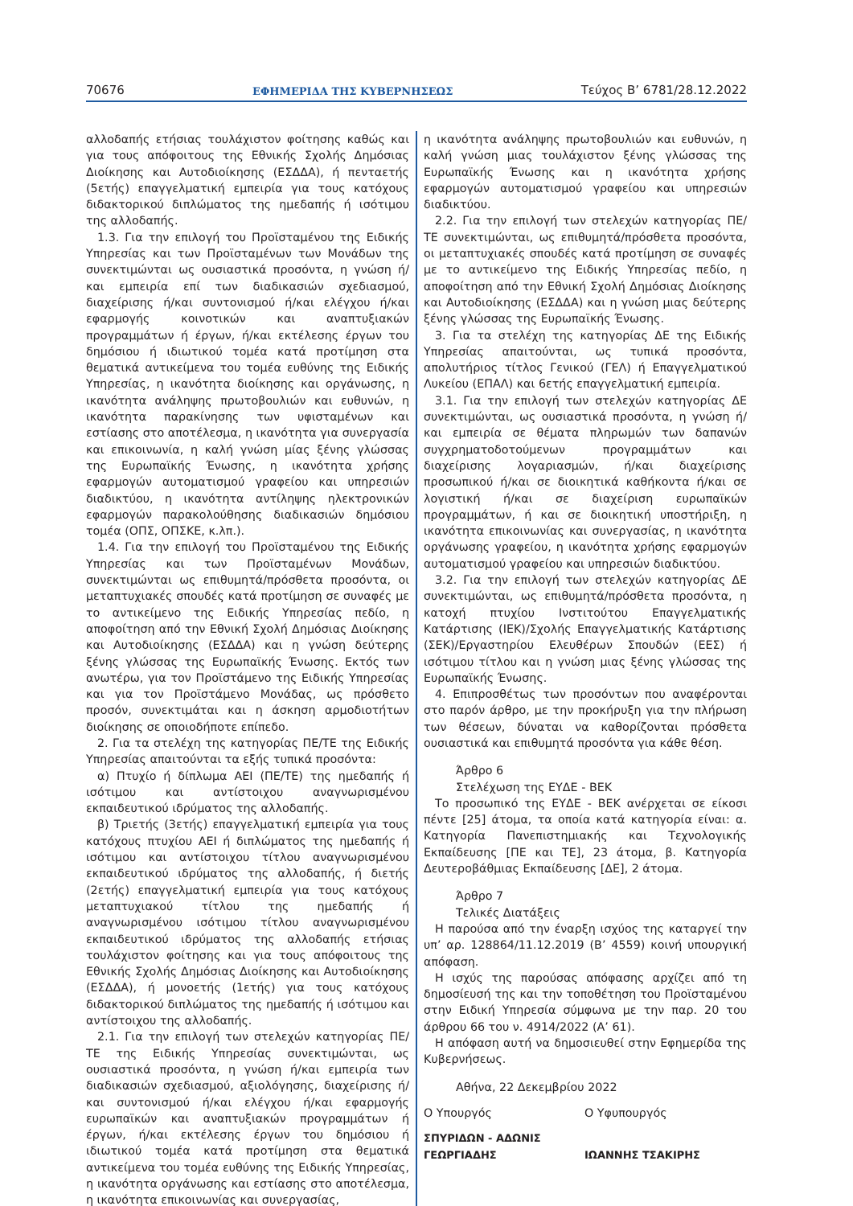70676 ΕΦΗΜΕΡΙΔΑ ΤΗΣ ΚΥΒΕΡΝΗΣΕΩΣ Τεύχος Β’ 6781/28.12.2022
αλλοδαπής ετήσιας τουλάχιστον φοίτησης καθώς και για τους απόφοιτους της Εθνικής Σχολής Δημόσιας Διοίκησης και Αυτοδιοίκησης (ΕΣΔΔΑ), ή πενταετής (5ετής) επαγγελματική εμπειρία για τους κατόχους διδακτορικού διπλώματος της ημεδαπής ή ισότιμου της αλλοδαπής.
1.3. Για την επιλογή του Προϊσταμένου της Ειδικής Υπηρεσίας και των Προϊσταμένων των Μονάδων της συνεκτιμώνται ως ουσιαστικά προσόντα, η γνώση ή/και εμπειρία επί των διαδικασιών σχεδιασμού, διαχείρισης ή/και συντονισμού ή/και ελέγχου ή/και εφαρμογής κοινοτικών και αναπτυξιακών προγραμμάτων ή έργων, ή/και εκτέλεσης έργων του δημόσιου ή ιδιωτικού τομέα κατά προτίμηση στα θεματικά αντικείμενα του τομέα ευθύνης της Ειδικής Υπηρεσίας, η ικανότητα διοίκησης και οργάνωσης, η ικανότητα ανάληψης πρωτοβουλιών και ευθυνών, η ικανότητα παρακίνησης των υφισταμένων και εστίασης στο αποτέλεσμα, η ικανότητα για συνεργασία και επικοινωνία, η καλή γνώση μίας ξένης γλώσσας της Ευρωπαϊκής Ένωσης, η ικανότητα χρήσης εφαρμογών αυτοματισμού γραφείου και υπηρεσιών διαδικτύου, η ικανότητα αντίληψης ηλεκτρονικών εφαρμογών παρακολούθησης διαδικασιών δημόσιου τομέα (ΟΠΣ, ΟΠΣΚΕ, κ.λπ.).
1.4. Για την επιλογή του Προϊσταμένου της Ειδικής Υπηρεσίας και των Προϊσταμένων Μονάδων, συνεκτιμώνται ως επιθυμητά/πρόσθετα προσόντα, οι μεταπτυχιακές σπουδές κατά προτίμηση σε συναφές με το αντικείμενο της Ειδικής Υπηρεσίας πεδίο, η αποφοίτηση από την Εθνική Σχολή Δημόσιας Διοίκησης και Αυτοδιοίκησης (ΕΣΔΔΑ) και η γνώση δεύτερης ξένης γλώσσας της Ευρωπαϊκής Ένωσης. Εκτός των ανωτέρω, για τον Προϊστάμενο της Ειδικής Υπηρεσίας και για τον Προϊστάμενο Μονάδας, ως πρόσθετο προσόν, συνεκτιμάται και η άσκηση αρμοδιοτήτων διοίκησης σε οποιοδήποτε επίπεδο.
2. Για τα στελέχη της κατηγορίας ΠΕ/ΤΕ της Ειδικής Υπηρεσίας απαιτούνται τα εξής τυπικά προσόντα:
α) Πτυχίο ή δίπλωμα ΑΕΙ (ΠΕ/ΤΕ) της ημεδαπής ή ισότιμου και αντίστοιχου αναγνωρισμένου εκπαιδευτικού ιδρύματος της αλλοδαπής.
β) Τριετής (3ετής) επαγγελματική εμπειρία για τους κατόχους πτυχίου ΑΕΙ ή διπλώματος της ημεδαπής ή ισότιμου και αντίστοιχου τίτλου αναγνωρισμένου εκπαιδευτικού ιδρύματος της αλλοδαπής, ή διετής (2ετής) επαγγελματική εμπειρία για τους κατόχους μεταπτυχιακού τίτλου της ημεδαπής ή αναγνωρισμένου ισότιμου τίτλου αναγνωρισμένου εκπαιδευτικού ιδρύματος της αλλοδαπής ετήσιας τουλάχιστον φοίτησης και για τους απόφοιτους της Εθνικής Σχολής Δημόσιας Διοίκησης και Αυτοδιοίκησης (ΕΣΔΔΑ), ή μονοετής (1ετής) για τους κατόχους διδακτορικού διπλώματος της ημεδαπής ή ισότιμου και αντίστοιχου της αλλοδαπής.
2.1. Για την επιλογή των στελεχών κατηγορίας ΠΕ/ΤΕ της Ειδικής Υπηρεσίας συνεκτιμώνται, ως ουσιαστικά προσόντα, η γνώση ή/και εμπειρία των διαδικασιών σχεδιασμού, αξιολόγησης, διαχείρισης ή/και συντονισμού ή/και ελέγχου ή/και εφαρμογής ευρωπαϊκών και αναπτυξιακών προγραμμάτων ή έργων, ή/και εκτέλεσης έργων του δημόσιου ή ιδιωτικού τομέα κατά προτίμηση στα θεματικά αντικείμενα του τομέα ευθύνης της Ειδικής Υπηρεσίας, η ικανότητα οργάνωσης και εστίασης στο αποτέλεσμα, η ικανότητα επικοινωνίας και συνεργασίας,
η ικανότητα ανάληψης πρωτοβουλιών και ευθυνών, η καλή γνώση μιας τουλάχιστον ξένης γλώσσας της Ευρωπαϊκής Ένωσης και η ικανότητα χρήσης εφαρμογών αυτοματισμού γραφείου και υπηρεσιών διαδικτύου.
2.2. Για την επιλογή των στελεχών κατηγορίας ΠΕ/ΤΕ συνεκτιμώνται, ως επιθυμητά/πρόσθετα προσόντα, οι μεταπτυχιακές σπουδές κατά προτίμηση σε συναφές με το αντικείμενο της Ειδικής Υπηρεσίας πεδίο, η αποφοίτηση από την Εθνική Σχολή Δημόσιας Διοίκησης και Αυτοδιοίκησης (ΕΣΔΔΑ) και η γνώση μιας δεύτερης ξένης γλώσσας της Ευρωπαϊκής Ένωσης.
3. Για τα στελέχη της κατηγορίας ΔΕ της Ειδικής Υπηρεσίας απαιτούνται, ως τυπικά προσόντα, απολυτήριος τίτλος Γενικού (ΓΕΛ) ή Επαγγελματικού Λυκείου (ΕΠΑΛ) και 6ετής επαγγελματική εμπειρία.
3.1. Για την επιλογή των στελεχών κατηγορίας ΔΕ συνεκτιμώνται, ως ουσιαστικά προσόντα, η γνώση ή/και εμπειρία σε θέματα πληρωμών των δαπανών συγχρηματοδοτούμενων προγραμμάτων και διαχείρισης λογαριασμών, ή/και διαχείρισης προσωπικού ή/και σε διοικητικά καθήκοντα ή/και σε λογιστική ή/και σε διαχείριση ευρωπαϊκών προγραμμάτων, ή και σε διοικητική υποστήριξη, η ικανότητα επικοινωνίας και συνεργασίας, η ικανότητα οργάνωσης γραφείου, η ικανότητα χρήσης εφαρμογών αυτοματισμού γραφείου και υπηρεσιών διαδικτύου.
3.2. Για την επιλογή των στελεχών κατηγορίας ΔΕ συνεκτιμώνται, ως επιθυμητά/πρόσθετα προσόντα, η κατοχή πτυχίου Ινστιτούτου Επαγγελματικής Κατάρτισης (ΙΕΚ)/Σχολής Επαγγελματικής Κατάρτισης (ΣΕΚ)/Εργαστηρίου Ελευθέρων Σπουδών (ΕΕΣ) ή ισότιμου τίτλου και η γνώση μιας ξένης γλώσσας της Ευρωπαϊκής Ένωσης.
4. Επιπροσθέτως των προσόντων που αναφέρονται στο παρόν άρθρο, με την προκήρυξη για την πλήρωση των θέσεων, δύναται να καθορίζονται πρόσθετα ουσιαστικά και επιθυμητά προσόντα για κάθε θέση.
Άρθρο 6
Στελέχωση της ΕΥΔΕ - ΒΕΚ
Το προσωπικό της ΕΥΔΕ - ΒΕΚ ανέρχεται σε είκοσι πέντε [25] άτομα, τα οποία κατά κατηγορία είναι: α. Κατηγορία Πανεπιστημιακής και Τεχνολογικής Εκπαίδευσης [ΠΕ και ΤΕ], 23 άτομα, β. Κατηγορία Δευτεροβάθμιας Εκπαίδευσης [ΔΕ], 2 άτομα.
Άρθρο 7
Τελικές Διατάξεις
Η παρούσα από την έναρξη ισχύος της καταργεί την υπ’ αρ. 128864/11.12.2019 (Β’ 4559) κοινή υπουργική απόφαση.
Η ισχύς της παρούσας απόφασης αρχίζει από τη δημοσίευσή της και την τοποθέτηση του Προϊσταμένου στην Ειδική Υπηρεσία σύμφωνα με την παρ. 20 του άρθρου 66 του ν. 4914/2022 (Α’ 61).
Η απόφαση αυτή να δημοσιευθεί στην Εφημερίδα της Κυβερνήσεως.
Αθήνα, 22 Δεκεμβρίου 2022
Ο Υπουργός Ο Υφυπουργός
ΣΠΥΡΙΔΩΝ - ΑΔΩΝΙΣ
ΓΕΩΡΓΙΑΔΗΣ
ΙΩΑΝΝΗΣ ΤΣΑΚΙΡΗΣ